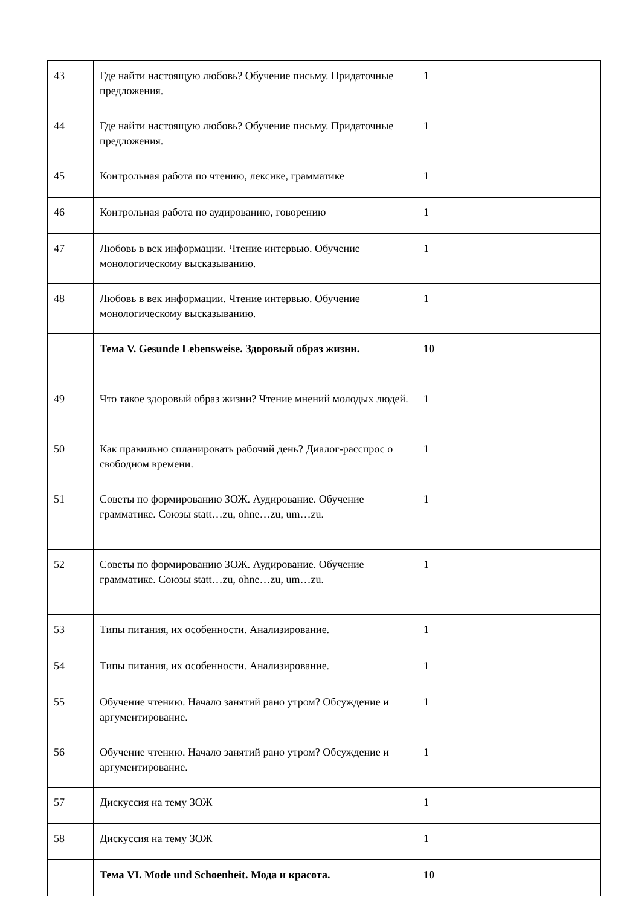| 43 | Где найти настоящую любовь? Обучение письму. Придаточные предложения. | 1 | |
| 44 | Где найти настоящую любовь? Обучение письму. Придаточные предложения. | 1 | |
| 45 | Контрольная работа по чтению, лексике, грамматике | 1 | |
| 46 | Контрольная работа по аудированию, говорению | 1 | |
| 47 | Любовь в век информации. Чтение интервью. Обучение монологическому высказыванию. | 1 | |
| 48 | Любовь в век информации. Чтение интервью. Обучение монологическому высказыванию. | 1 | |
| | Тема V. Gesunde Lebensweise. Здоровый образ жизни. | 10 | |
| 49 | Что такое здоровый образ жизни? Чтение мнений молодых людей. | 1 | |
| 50 | Как правильно спланировать рабочий день? Диалог-расспрос о свободном времени. | 1 | |
| 51 | Советы по формированию ЗОЖ. Аудирование. Обучение грамматике. Союзы statt…zu, ohne…zu, um…zu. | 1 | |
| 52 | Советы по формированию ЗОЖ. Аудирование. Обучение грамматике. Союзы statt…zu, ohne…zu, um…zu. | 1 | |
| 53 | Типы питания, их особенности. Анализирование. | 1 | |
| 54 | Типы питания, их особенности. Анализирование. | 1 | |
| 55 | Обучение чтению. Начало занятий рано утром? Обсуждение и аргументирование. | 1 | |
| 56 | Обучение чтению. Начало занятий рано утром? Обсуждение и аргументирование. | 1 | |
| 57 | Дискуссия на тему ЗОЖ | 1 | |
| 58 | Дискуссия на тему ЗОЖ | 1 | |
| | Тема VI. Mode und Schoenheit. Мода и красота. | 10 | |